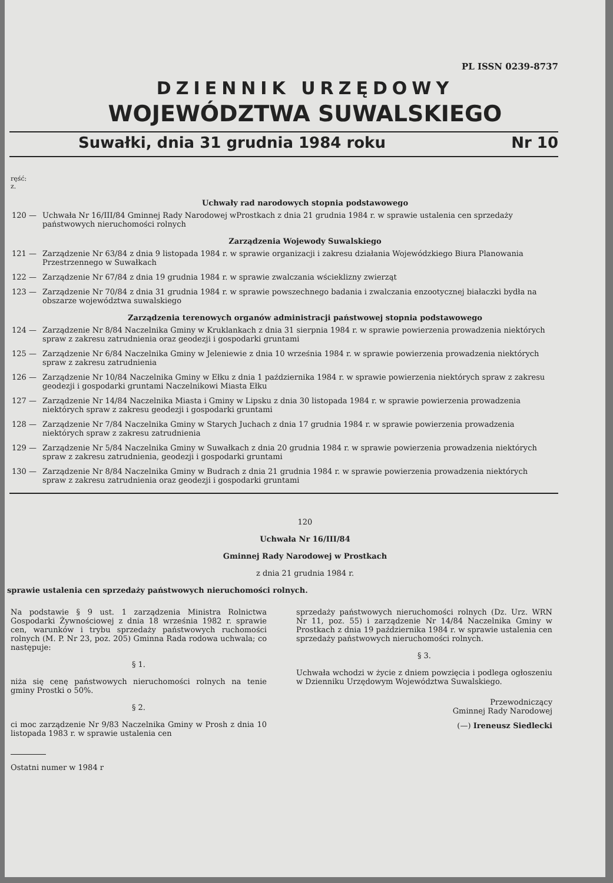PL ISSN 0239-8737
DZIENNIK URZĘDOWY
WOJEWÓDZTWA SUWALSKIEGO
Suwałki, dnia 31 grudnia 1984 roku Nr 10
ręść:
z.
Uchwały rad narodowych stopnia podstawowego
120 — Uchwała Nr 16/III/84 Gminnej Rady Narodowej wProstkach z dnia 21 grudnia 1984 r. w sprawie ustalenia cen sprzedaży państwowych nieruchomości rolnych
Zarządzenia Wojewody Suwalskiego
121 — Zarządzenie Nr 63/84 z dnia 9 listopada 1984 r. w sprawie organizacji i zakresu działania Wojewódzkiego Biura Planowania Przestrzennego w Suwałkach
122 — Zarządzenie Nr 67/84 z dnia 19 grudnia 1984 r. w sprawie zwalczania wścieklizny zwierząt
123 — Zarządzenie Nr 70/84 z dnia 31 grudnia 1984 r. w sprawie powszechnego badania i zwalczania enzootycznej białaczki bydła na obszarze województwa suwalskiego
Zarządzenia terenowych organów administracji państwowej stopnia podstawowego
124 — Zarządzenie Nr 8/84 Naczelnika Gminy w Kruklankach z dnia 31 sierpnia 1984 r. w sprawie powierzenia prowadzenia niektórych spraw z zakresu zatrudnienia oraz geodezji i gospodarki gruntami
125 — Zarządzenie Nr 6/84 Naczelnika Gminy w Jeleniewie z dnia 10 września 1984 r. w sprawie powierzenia prowadzenia niektórych spraw z zakresu zatrudnienia
126 — Zarządzenie Nr 10/84 Naczelnika Gminy w Ełku z dnia 1 października 1984 r. w sprawie powierzenia niektórych spraw z zakresu geodezji i gospodarki gruntami Naczelnikowi Miasta Ełku
127 — Zarządzenie Nr 14/84 Naczelnika Miasta i Gminy w Lipsku z dnia 30 listopada 1984 r. w sprawie powierzenia prowadzenia niektórych spraw z zakresu geodezji i gospodarki gruntami
128 — Zarządzenie Nr 7/84 Naczelnika Gminy w Starych Juchach z dnia 17 grudnia 1984 r. w sprawie powierzenia prowadzenia niektórych spraw z zakresu zatrudnienia
129 — Zarządzenie Nr 5/84 Naczelnika Gminy w Suwałkach z dnia 20 grudnia 1984 r. w sprawie powierzenia prowadzenia niektórych spraw z zakresu zatrudnienia, geodezji i gospodarki gruntami
130 — Zarządzenie Nr 8/84 Naczelnika Gminy w Budrach z dnia 21 grudnia 1984 r. w sprawie powierzenia prowadzenia niektórych spraw z zakresu zatrudnienia oraz geodezji i gospodarki gruntami
120
Uchwała Nr 16/III/84
Gminnej Rady Narodowej w Prostkach
z dnia 21 grudnia 1984 r.
sprawie ustalenia cen sprzedaży państwowych nieruchomości rolnych.
Na podstawie § 9 ust. 1 zarządzenia Ministra Rolnictwa Gospodarki Żywnościowej z dnia 18 września 1982 r. sprawie cen, warunków i trybu sprzedaży państwowych ruchomości rolnych (M. P. Nr 23, poz. 205) Gminna Rada rodowa uchwala; co następuje:
§ 1.
niża się cenę państwowych nieruchomości rolnych na tenie gminy Prostki o 50%.
§ 2.
ci moc zarządzenie Nr 9/83 Naczelnika Gminy w Prosh z dnia 10 listopada 1983 r. w sprawie ustalenia cen
Ostatni numer w 1984 r
sprzedaży państwowych nieruchomości rolnych (Dz. Urz. WRN Nr 11, poz. 55) i zarządzenie Nr 14/84 Naczelnika Gminy w Prostkach z dnia 19 października 1984 r. w sprawie ustalenia cen sprzedaży państwowych nieruchomości rolnych.
§ 3.
Uchwała wchodzi w życie z dniem powzięcia i podlega ogłoszeniu w Dzienniku Urzędowym Województwa Suwalskiego.
Przewodniczący
Gminnej Rady Narodowej
(—) Ireneusz Siedlecki